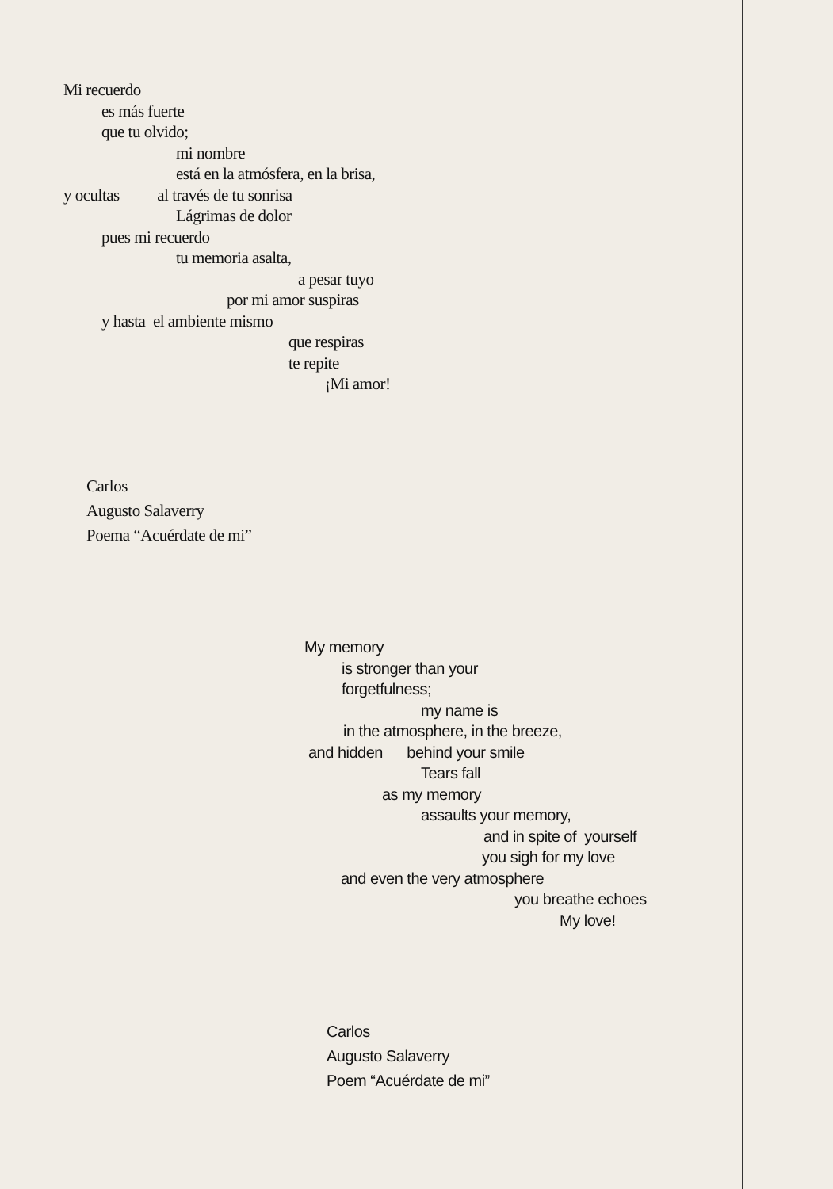Mi recuerdo
es más fuerte
que tu olvido;
mi nombre
está en la atmósfera, en la brisa,
y ocultas al través de tu sonrisa
Lágrimas de dolor
pues mi recuerdo
tu memoria asalta,
a pesar tuyo
por mi amor suspiras
y hasta el ambiente mismo
que respiras
te repite
¡Mi amor!
Carlos
Augusto Salaverry
Poema “Acuérdate de mi”
My memory
is stronger than your
forgetfulness;
my name is
in the atmosphere, in the breeze,
and hidden behind your smile
Tears fall
as my memory
assaults your memory,
and in spite of yourself
you sigh for my love
and even the very atmosphere
you breathe echoes
My love!
Carlos
Augusto Salaverry
Poem “Acuérdate de mi”